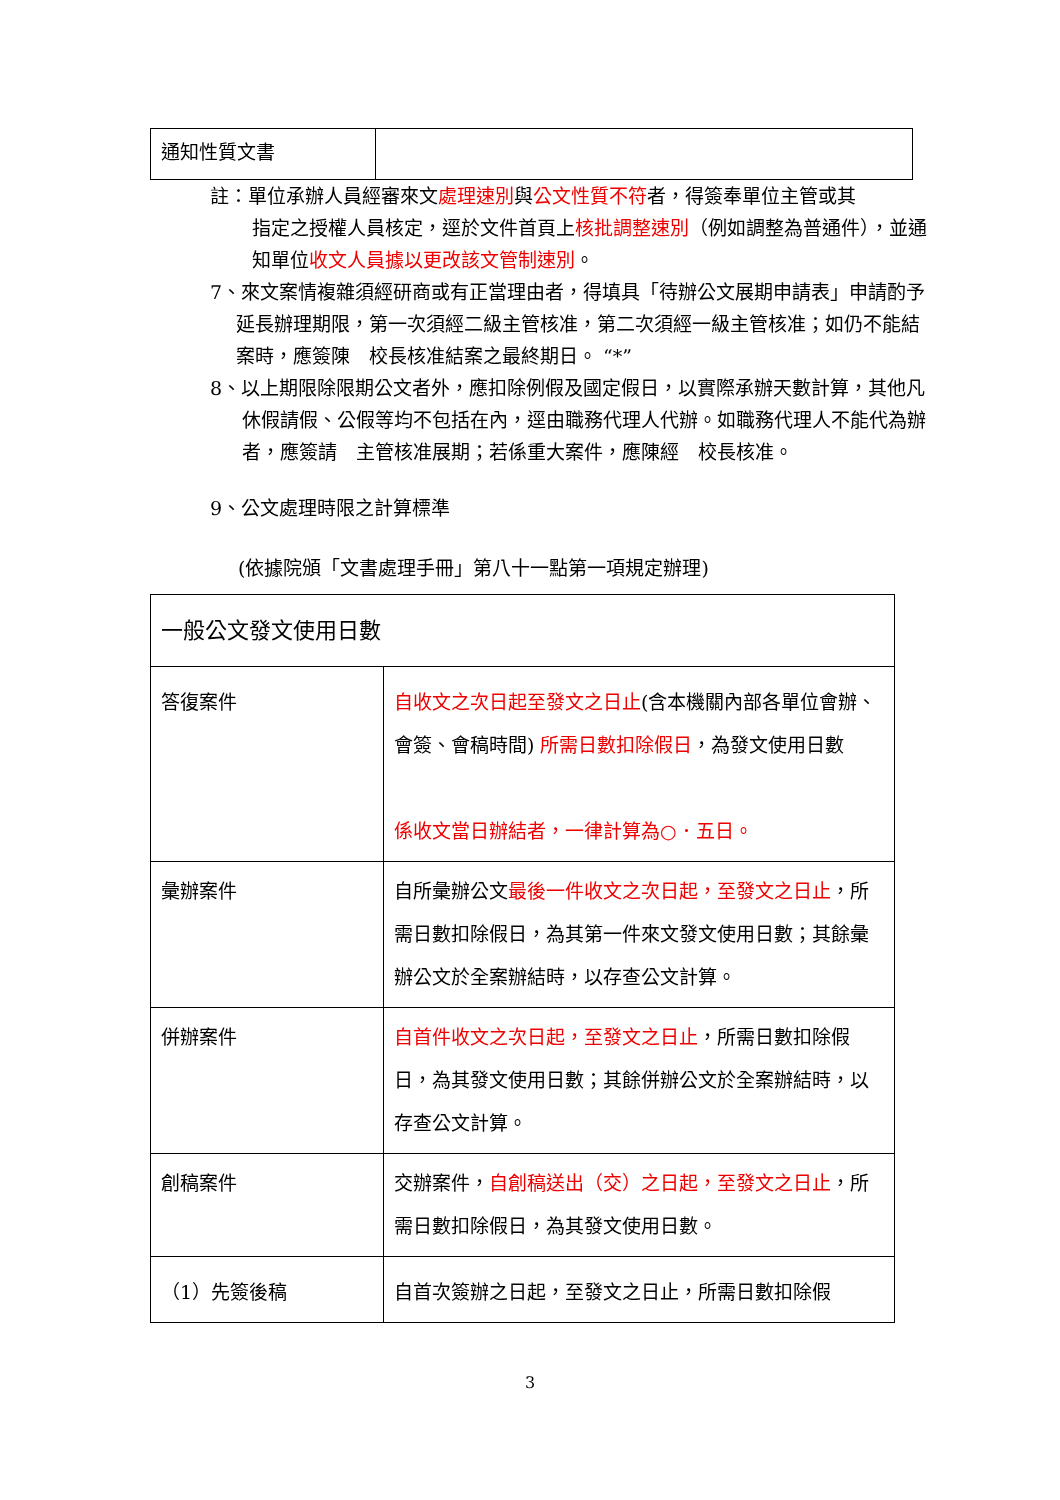| 通知性質文書 | |
註：單位承辦人員經審來文處理速別與公文性質不符者，得簽奉單位主管或其
指定之授權人員核定，逕於文件首頁上核批調整速別（例如調整為普通件），並通知單位收文人員據以更改該文管制速別。
7、來文案情複雜須經研商或有正當理由者，得填具「待辦公文展期申請表」申請酌予延長辦理期限，第一次須經二級主管核准，第二次須經一級主管核准；如仍不能結案時，應簽陳　校長核准結案之最終期日。 “*”
8、以上期限除限期公文者外，應扣除例假及國定假日，以實際承辦天數計算，其他凡休假請假、公假等均不包括在內，逕由職務代理人代辦。如職務代理人不能代為辦者，應簽請　主管核准展期；若係重大案件，應陳經　校長核准。
9、公文處理時限之計算標準
(依據院頒「文書處理手冊」第八十一點第一項規定辦理)
| 一般公文發文使用日數 | |
| 答復案件 | 自收文之次日起至發文之日止 (含本機關內部各單位會辦、會簽、會稿時間) 所需日數扣除假日 ，為發文使用日數 係收文當日辦結者，一律計算為○．五日。 |
| 彙辦案件 | 自所彙辦公文 最後一件收文之次日起，至發文之日止 ，所需日數扣除假日，為其第一件來文發文使用日數；其餘彙辦公文於全案辦結時，以存查公文計算。 |
| 併辦案件 | 自首件收文之次日起，至發文之日止 ，所需日數扣除假日，為其發文使用日數；其餘併辦公文於全案辦結時，以存查公文計算。 |
| 創稿案件 | 交辦案件， 自創稿送出（交）之日起，至發文之日止 ，所需日數扣除假日，為其發文使用日數。 |
| （1）先簽後稿 | 自首次簽辦之日起，至發文之日止，所需日數扣除假 |
3